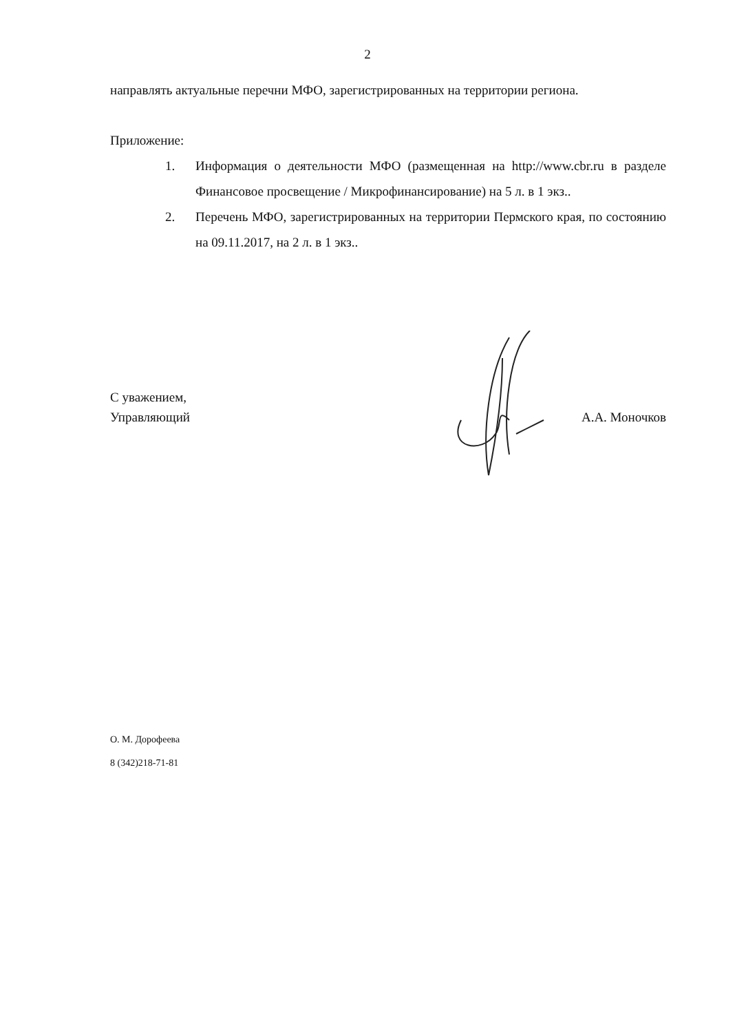2
направлять актуальные перечни МФО, зарегистрированных на территории региона.
Приложение:
1. Информация о деятельности МФО (размещенная на http://www.cbr.ru в разделе Финансовое просвещение / Микрофинансирование) на 5 л. в 1 экз..
2. Перечень МФО, зарегистрированных на территории Пермского края, по состоянию на 09.11.2017, на 2 л. в 1 экз..
С уважением,
Управляющий А.А. Моночков
О. М. Дорофеева
8 (342)218-71-81